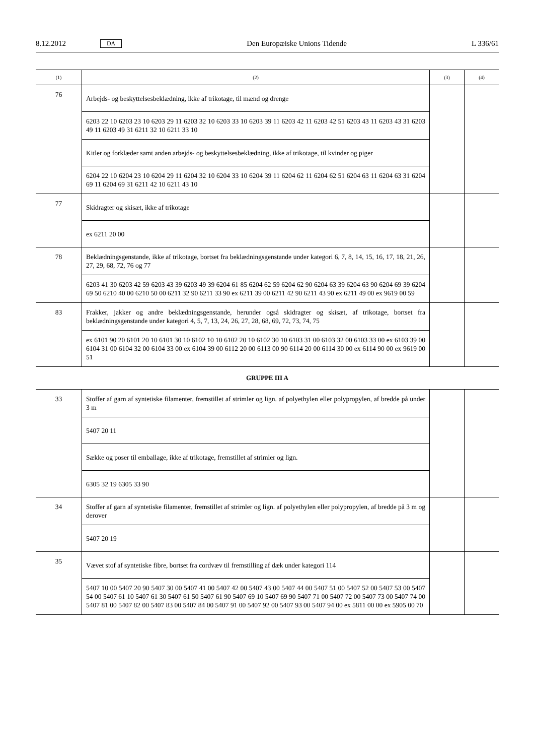8.12.2012 DA Den Europæiske Unions Tidende L 336/61
| (1) | (2) | (3) | (4) |
| --- | --- | --- | --- |
| 76 | Arbejds- og beskyttelsesbeklædning, ikke af trikotage, til mænd og drenge | | |
| | 6203 22 10 6203 23 10 6203 29 11 6203 32 10 6203 33 10 6203 39 11 6203 42 11 6203 42 51 6203 43 11 6203 43 31 6203 49 11 6203 49 31 6211 32 10 6211 33 10 | | |
| | Kitler og forklæder samt anden arbejds- og beskyttelsesbeklædning, ikke af trikotage, til kvinder og piger | | |
| | 6204 22 10 6204 23 10 6204 29 11 6204 32 10 6204 33 10 6204 39 11 6204 62 11 6204 62 51 6204 63 11 6204 63 31 6204 69 11 6204 69 31 6211 42 10 6211 43 10 | | |
| 77 | Skidragter og skisæt, ikke af trikotage | | |
| | ex 6211 20 00 | | |
| 78 | Beklædningsgenstande, ikke af trikotage, bortset fra beklædningsgenstande under kategori 6, 7, 8, 14, 15, 16, 17, 18, 21, 26, 27, 29, 68, 72, 76 og 77 | | |
| | 6203 41 30 6203 42 59 6203 43 39 6203 49 39 6204 61 85 6204 62 59 6204 62 90 6204 63 39 6204 63 90 6204 69 39 6204 69 50 6210 40 00 6210 50 00 6211 32 90 6211 33 90 ex 6211 39 00 6211 42 90 6211 43 90 ex 6211 49 00 ex 9619 00 59 | | |
| 83 | Frakker, jakker og andre beklædningsgenstande, herunder også skidragter og skisæt, af trikotage, bortset fra beklædningsgenstande under kategori 4, 5, 7, 13, 24, 26, 27, 28, 68, 69, 72, 73, 74, 75 | | |
| | ex 6101 90 20 6101 20 10 6101 30 10 6102 10 10 6102 20 10 6102 30 10 6103 31 00 6103 32 00 6103 33 00 ex 6103 39 00 6104 31 00 6104 32 00 6104 33 00 ex 6104 39 00 6112 20 00 6113 00 90 6114 20 00 6114 30 00 ex 6114 90 00 ex 9619 00 51 | | |
GRUPPE III A
| 33 | Stoffer af garn af syntetiske filamenter, fremstillet af strimler og lign. af polyethylen eller polypropylen, af bredde på under 3 m | | |
| | 5407 20 11 | | |
| | Sække og poser til emballage, ikke af trikotage, fremstillet af strimler og lign. | | |
| | 6305 32 19 6305 33 90 | | |
| 34 | Stoffer af garn af syntetiske filamenter, fremstillet af strimler og lign. af polyethylen eller polypropylen, af bredde på 3 m og derover | | |
| | 5407 20 19 | | |
| 35 | Vævet stof af syntetiske fibre, bortset fra cordvæv til fremstilling af dæk under kategori 114 | | |
| | 5407 10 00 5407 20 90 5407 30 00 5407 41 00 5407 42 00 5407 43 00 5407 44 00 5407 51 00 5407 52 00 5407 53 00 5407 54 00 5407 61 10 5407 61 30 5407 61 50 5407 61 90 5407 69 10 5407 69 90 5407 71 00 5407 72 00 5407 73 00 5407 74 00 5407 81 00 5407 82 00 5407 83 00 5407 84 00 5407 91 00 5407 92 00 5407 93 00 5407 94 00 ex 5811 00 00 ex 5905 00 70 | | |